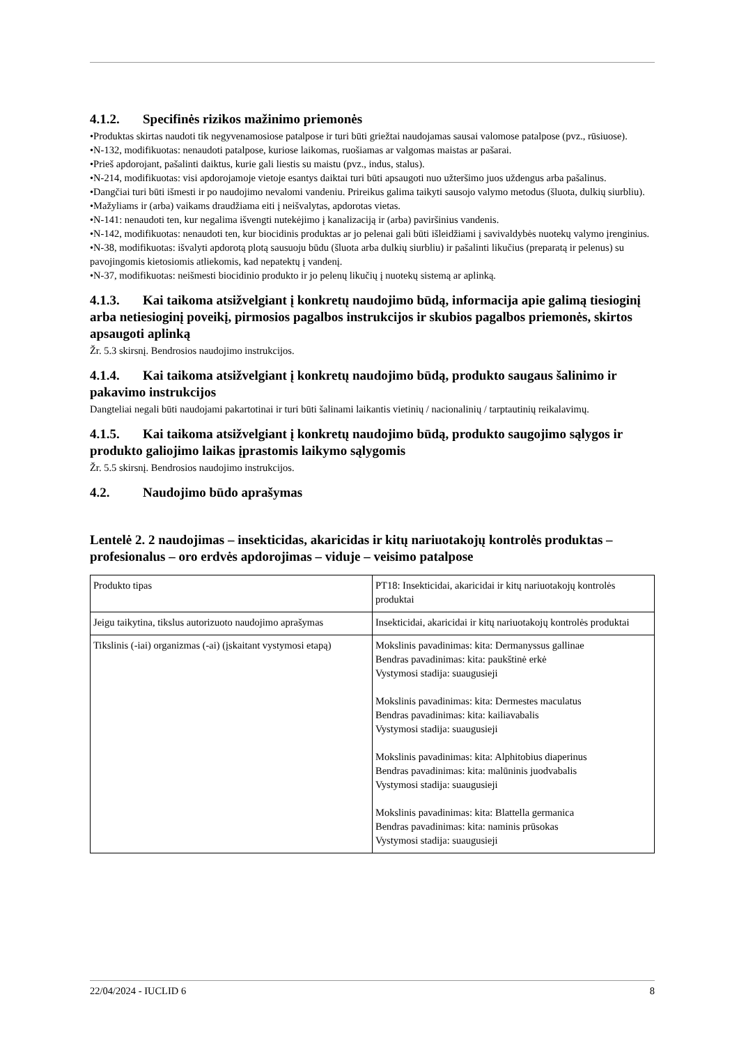4.1.2. Specifinės rizikos mažinimo priemonės
•Produktas skirtas naudoti tik negyvenamosiose patalpose ir turi būti griežtai naudojamas sausai valomose patalpose (pvz., rūsiuose).
•N-132, modifikuotas: nenaudoti patalpose, kuriose laikomas, ruošiamas ar valgomas maistas ar pašarai.
•Prieš apdorojant, pašalinti daiktus, kurie gali liestis su maistu (pvz., indus, stalus).
•N-214, modifikuotas: visi apdorojamoje vietoje esantys daiktai turi būti apsaugoti nuo užteršimo juos uždengus arba pašalinus.
•Dangčiai turi būti išmesti ir po naudojimo nevalomi vandeniu. Prireikus galima taikyti sausojo valymo metodus (šluota, dulkių siurbliu).
•Mažyliams ir (arba) vaikams draudžiama eiti į neišvalytas, apdorotas vietas.
•N-141: nenaudoti ten, kur negalima išvengti nutekėjimo į kanalizaciją ir (arba) paviršinius vandenis.
•N-142, modifikuotas: nenaudoti ten, kur biocidinis produktas ar jo pelenai gali būti išleidžiami į savivaldybės nuotekų valymo įrenginius.
•N-38, modifikuotas: išvalyti apdorotą plotą sausuoju būdu (šluota arba dulkių siurbliu) ir pašalinti likučius (preparatą ir pelenus) su pavojingomis kietosiomis atliekomis, kad nepatektų į vandenį.
•N-37, modifikuotas: neišmesti biocidinio produkto ir jo pelenų likučių į nuotekų sistemą ar aplinką.
4.1.3. Kai taikoma atsižvelgiant į konkretų naudojimo būdą, informacija apie galimą tiesioginį arba netiesioginį poveikį, pirmosios pagalbos instrukcijos ir skubios pagalbos priemonės, skirtos apsaugoti aplinką
Žr. 5.3 skirsnį. Bendrosios naudojimo instrukcijos.
4.1.4. Kai taikoma atsižvelgiant į konkretų naudojimo būdą, produkto saugaus šalinimo ir pakavimo instrukcijos
Dangteliai negali būti naudojami pakartotinai ir turi būti šalinami laikantis vietinių / nacionalinių / tarptautinių reikalavimų.
4.1.5. Kai taikoma atsižvelgiant į konkretų naudojimo būdą, produkto saugojimo sąlygos ir produkto galiojimo laikas įprastomis laikymo sąlygomis
Žr. 5.5 skirsnį. Bendrosios naudojimo instrukcijos.
4.2. Naudojimo būdo aprašymas
Lentelė 2. 2 naudojimas – insekticidas, akaricidas ir kitų nariuotakojų kontrolės produktas – profesionalus – oro erdvės apdorojimas – viduje – veisimo patalpose
| Produkto tipas | PT18: Insekticidai, akaricidai ir kitų nariuotakojų kontrolės produktai |
| Jeigu taikytina, tikslus autorizuoto naudojimo aprašymas | Insekticidai, akaricidai ir kitų nariuotakojų kontrolės produktai |
| Tikslinis (-iai) organizmas (-ai) (įskaitant vystymosi etapą) | Mokslinis pavadinimas: kita: Dermanyssus gallinae Bendras pavadinimas: kita: paukštinė erkė Vystymosi stadija: suaugusieji Mokslinis pavadinimas: kita: Dermestes maculatus Bendras pavadinimas: kita: kailiavabalis Vystymosi stadija: suaugusieji Mokslinis pavadinimas: kita: Alphitobius diaperinus Bendras pavadinimas: kita: malūninis juodvabalis Vystymosi stadija: suaugusieji Mokslinis pavadinimas: kita: Blattella germanica Bendras pavadinimas: kita: naminis prūsokas Vystymosi stadija: suaugusieji |
22/04/2024 - IUCLID 6 8